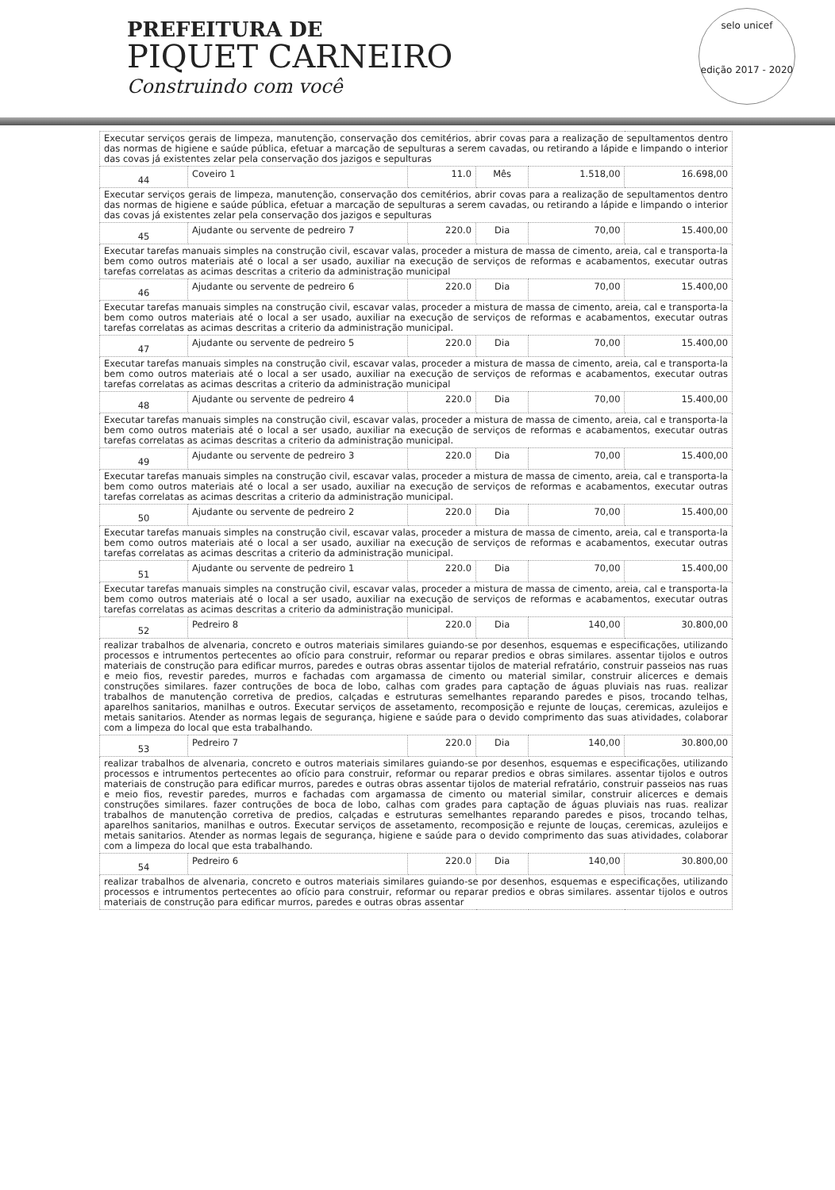PREFEITURA DE
PIQUET CARNEIRO
Construindo com você
selo unicef
edição 2017 - 2020
| Executar serviços gerais de limpeza, manutenção, conservação dos cemitérios, abrir covas para a realização de sepultamentos dentro das normas de higiene e saúde pública, efetuar a marcação de sepulturas a serem cavadas, ou retirando a lápide e limpando o interior das covas já existentes zelar pela conservação dos jazigos e sepulturas | | | | | |
| 44 | Coveiro 1 | 11.0 | Mês | 1.518,00 | 16.698,00 |
| Executar serviços gerais de limpeza, manutenção, conservação dos cemitérios, abrir covas para a realização de sepultamentos dentro das normas de higiene e saúde pública, efetuar a marcação de sepulturas a serem cavadas, ou retirando a lápide e limpando o interior das covas já existentes zelar pela conservação dos jazigos e sepulturas | | | | | |
| 45 | Ajudante ou servente de pedreiro 7 | 220.0 | Dia | 70,00 | 15.400,00 |
| Executar tarefas manuais simples na construção civil, escavar valas, proceder a mistura de massa de cimento, areia, cal e transporta-la bem como outros materiais até o local a ser usado, auxiliar na execução de serviços de reformas e acabamentos, executar outras tarefas correlatas as acimas descritas a criterio da administração municipal | | | | | |
| 46 | Ajudante ou servente de pedreiro 6 | 220.0 | Dia | 70,00 | 15.400,00 |
| Executar tarefas manuais simples na construção civil, escavar valas, proceder a mistura de massa de cimento, areia, cal e transporta-la bem como outros materiais até o local a ser usado, auxiliar na execução de serviços de reformas e acabamentos, executar outras tarefas correlatas as acimas descritas a criterio da administração municipal. | | | | | |
| 47 | Ajudante ou servente de pedreiro 5 | 220.0 | Dia | 70,00 | 15.400,00 |
| Executar tarefas manuais simples na construção civil, escavar valas, proceder a mistura de massa de cimento, areia, cal e transporta-la bem como outros materiais até o local a ser usado, auxiliar na execução de serviços de reformas e acabamentos, executar outras tarefas correlatas as acimas descritas a criterio da administração municipal | | | | | |
| 48 | Ajudante ou servente de pedreiro 4 | 220.0 | Dia | 70,00 | 15.400,00 |
| Executar tarefas manuais simples na construção civil, escavar valas, proceder a mistura de massa de cimento, areia, cal e transporta-la bem como outros materiais até o local a ser usado, auxiliar na execução de serviços de reformas e acabamentos, executar outras tarefas correlatas as acimas descritas a criterio da administração municipal. | | | | | |
| 49 | Ajudante ou servente de pedreiro 3 | 220.0 | Dia | 70,00 | 15.400,00 |
| Executar tarefas manuais simples na construção civil, escavar valas, proceder a mistura de massa de cimento, areia, cal e transporta-la bem como outros materiais até o local a ser usado, auxiliar na execução de serviços de reformas e acabamentos, executar outras tarefas correlatas as acimas descritas a criterio da administração municipal. | | | | | |
| 50 | Ajudante ou servente de pedreiro 2 | 220.0 | Dia | 70,00 | 15.400,00 |
| Executar tarefas manuais simples na construção civil, escavar valas, proceder a mistura de massa de cimento, areia, cal e transporta-la bem como outros materiais até o local a ser usado, auxiliar na execução de serviços de reformas e acabamentos, executar outras tarefas correlatas as acimas descritas a criterio da administração municipal. | | | | | |
| 51 | Ajudante ou servente de pedreiro 1 | 220.0 | Dia | 70,00 | 15.400,00 |
| Executar tarefas manuais simples na construção civil, escavar valas, proceder a mistura de massa de cimento, areia, cal e transporta-la bem como outros materiais até o local a ser usado, auxiliar na execução de serviços de reformas e acabamentos, executar outras tarefas correlatas as acimas descritas a criterio da administração municipal. | | | | | |
| 52 | Pedreiro 8 | 220.0 | Dia | 140,00 | 30.800,00 |
| realizar trabalhos de alvenaria, concreto e outros materiais similares guiando-se por desenhos, esquemas e especificações, utilizando processos e intrumentos pertecentes ao ofício para construir, reformar ou reparar predios e obras similares. assentar tijolos e outros materiais de construção para edificar murros, paredes e outras obras assentar tijolos de material refratário, construir passeios nas ruas e meio fios, revestir paredes, murros e fachadas com argamassa de cimento ou material similar, construir alicerces e demais construções similares. fazer contruções de boca de lobo, calhas com grades para captação de águas pluviais nas ruas. realizar trabalhos de manutenção corretiva de predios, calçadas e estruturas semelhantes reparando paredes e pisos, trocando telhas, aparelhos sanitarios, manilhas e outros. Executar serviços de assetamento, recomposição e rejunte de louças, ceremicas, azuleijos e metais sanitarios. Atender as normas legais de segurança, higiene e saúde para o devido comprimento das suas atividades, colaborar com a limpeza do local que esta trabalhando. | | | | | |
| 53 | Pedreiro 7 | 220.0 | Dia | 140,00 | 30.800,00 |
| realizar trabalhos de alvenaria, concreto e outros materiais similares guiando-se por desenhos, esquemas e especificações, utilizando processos e intrumentos pertecentes ao ofício para construir, reformar ou reparar predios e obras similares. assentar tijolos e outros materiais de construção para edificar murros, paredes e outras obras assentar tijolos de material refratário, construir passeios nas ruas e meio fios, revestir paredes, murros e fachadas com argamassa de cimento ou material similar, construir alicerces e demais construções similares. fazer contruções de boca de lobo, calhas com grades para captação de águas pluviais nas ruas. realizar trabalhos de manutenção corretiva de predios, calçadas e estruturas semelhantes reparando paredes e pisos, trocando telhas, aparelhos sanitarios, manilhas e outros. Executar serviços de assetamento, recomposição e rejunte de louças, ceremicas, azuleijos e metais sanitarios. Atender as normas legais de segurança, higiene e saúde para o devido comprimento das suas atividades, colaborar com a limpeza do local que esta trabalhando. | | | | | |
| 54 | Pedreiro 6 | 220.0 | Dia | 140,00 | 30.800,00 |
| realizar trabalhos de alvenaria, concreto e outros materiais similares guiando-se por desenhos, esquemas e especificações, utilizando processos e intrumentos pertecentes ao ofício para construir, reformar ou reparar predios e obras similares. assentar tijolos e outros materiais de construção para edificar murros, paredes e outras obras assentar | | | | | |